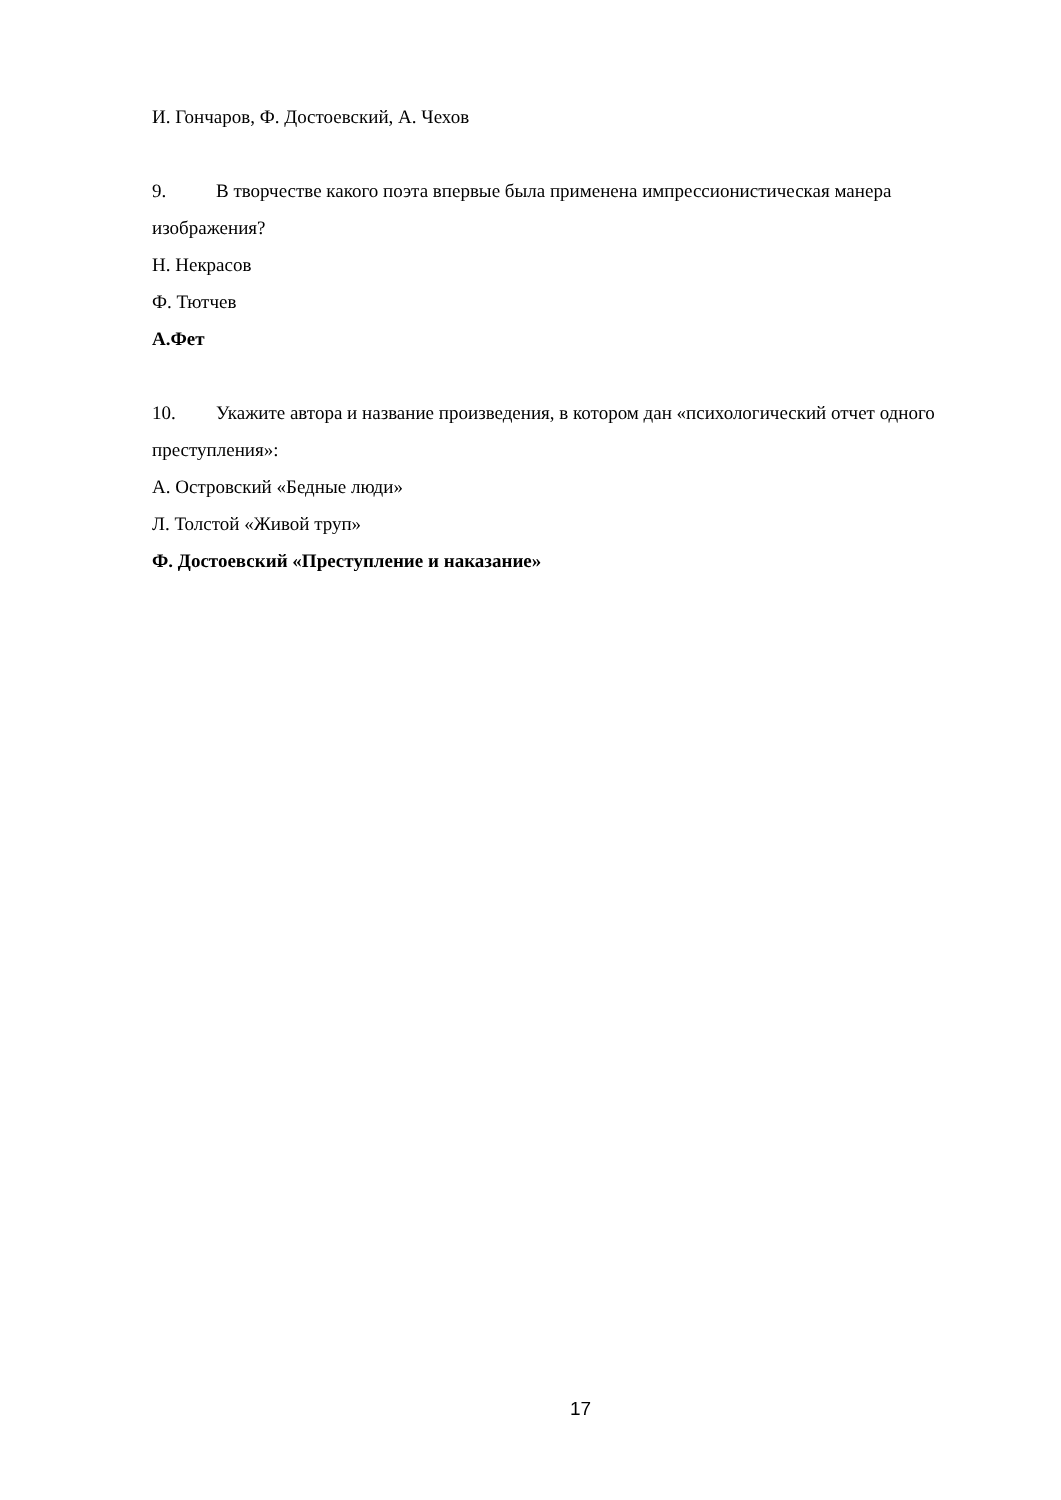И. Гончаров, Ф. Достоевский, А. Чехов
9. В творчестве какого поэта впервые была применена импрессионистическая манера изображения?
Н. Некрасов
Ф. Тютчев
А.Фет
10. Укажите автора и название произведения, в котором дан «психологический отчет одного преступления»:
А. Островский «Бедные люди»
Л. Толстой «Живой труп»
Ф. Достоевский «Преступление и наказание»
17